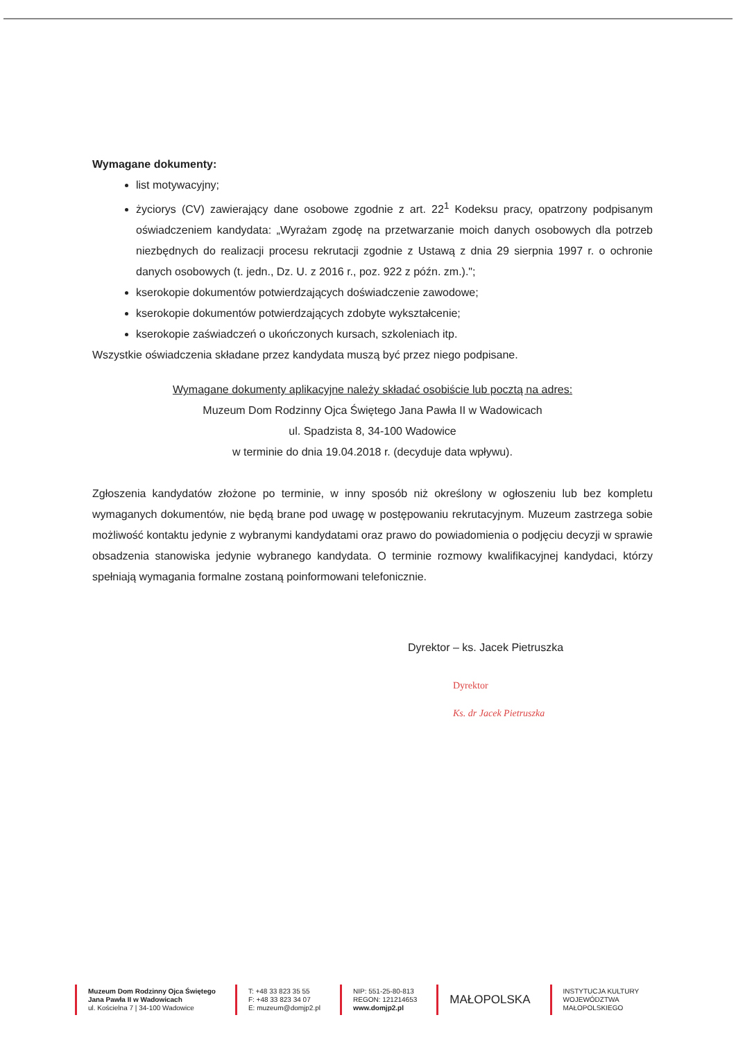Wymagane dokumenty:
list motywacyjny;
życiorys (CV) zawierający dane osobowe zgodnie z art. 22<sup>1</sup> Kodeksu pracy, opatrzony podpisanym oświadczeniem kandydata: „Wyrażam zgodę na przetwarzanie moich danych osobowych dla potrzeb niezbędnych do realizacji procesu rekrutacji zgodnie z Ustawą z dnia 29 sierpnia 1997 r. o ochronie danych osobowych (t. jedn., Dz. U. z 2016 r., poz. 922 z późn. zm.).";
kserokopie dokumentów potwierdzających doświadczenie zawodowe;
kserokopie dokumentów potwierdzających zdobyte wykształcenie;
kserokopie zaświadczeń o ukończonych kursach, szkoleniach itp.
Wszystkie oświadczenia składane przez kandydata muszą być przez niego podpisane.
Wymagane dokumenty aplikacyjne należy składać osobiście lub pocztą na adres:
Muzeum Dom Rodzinny Ojca Świętego Jana Pawła II w Wadowicach
ul. Spadzista 8, 34-100 Wadowice
w terminie do dnia 19.04.2018 r. (decyduje data wpływu).
Zgłoszenia kandydatów złożone po terminie, w inny sposób niż określony w ogłoszeniu lub bez kompletu wymaganych dokumentów, nie będą brane pod uwagę w postępowaniu rekrutacyjnym. Muzeum zastrzega sobie możliwość kontaktu jedynie z wybranymi kandydatami oraz prawo do powiadomienia o podjęciu decyzji w sprawie obsadzenia stanowiska jedynie wybranego kandydata. O terminie rozmowy kwalifikacyjnej kandydaci, którzy spełniają wymagania formalne zostaną poinformowani telefonicznie.
Dyrektor – ks. Jacek Pietruszka
Dyrektor
Ks. dr Jacek Pietruszka
Muzeum Dom Rodzinny Ojca Świętego
Jana Pawła II w Wadowicach
ul. Kościelna 7 | 34-100 Wadowice
T: +48 33 823 35 55
F: +48 33 823 34 07
E: muzeum@domjp2.pl
NIP: 551-25-80-813
REGON: 121214653
www.domjp2.pl
MAŁOPOLSKA
INSTYTUCJA KULTURY
WOJEWÓDZTWA
MAŁOPOLSKIEGO